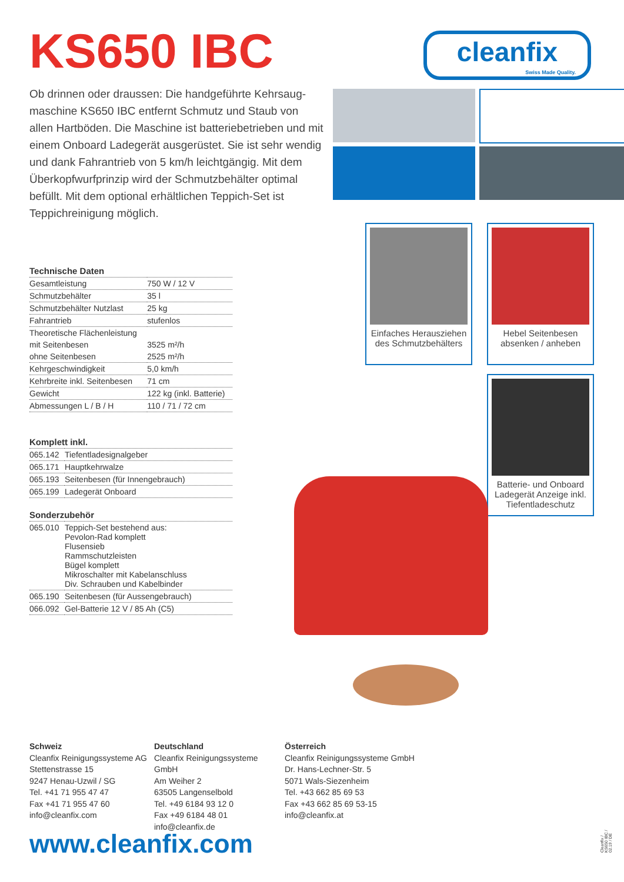KS650 IBC
cleanfix
Swiss Made Quality.
Ob drinnen oder draussen: Die handgeführte Kehrsaug­maschine KS650 IBC entfernt Schmutz und Staub von allen Hartböden. Die Maschine ist batteriebetrieben und mit einem Onboard Ladegerät ausgerüstet. Sie ist sehr wendig und dank Fahrantrieb von 5 km/h leichtgängig. Mit dem Überkopfwurfprinzip wird der Schmutzbehälter optimal befüllt. Mit dem optional erhältlichen Teppich-Set ist Teppichreinigung möglich.
| Technische Daten | |
| --- | --- |
| Gesamtleistung | 750 W / 12 V |
| Schmutzbehälter | 35 l |
| Schmutzbehälter Nutzlast | 25 kg |
| Fahrantrieb | stufenlos |
| Theoretische Flächenleistung | |
| mit Seitenbesen | 3525 m²/h |
| ohne Seitenbesen | 2525 m²/h |
| Kehrgeschwindigkeit | 5,0 km/h |
| Kehrbreite inkl. Seitenbesen | 71 cm |
| Gewicht | 122 kg (inkl. Batterie) |
| Abmessungen L / B / H | 110 / 71 / 72 cm |
| Komplett inkl. | |
| --- | --- |
| 065.142 | Tiefentladesignalgeber |
| 065.171 | Hauptkehrwalze |
| 065.193 | Seitenbesen (für Innengebrauch) |
| 065.199 | Ladegerät Onboard |
| Sonderzubehör | |
| --- | --- |
| 065.010 | Teppich-Set bestehend aus: Pevolon-Rad komplett Flusensieb Rammschutzleisten Bügel komplett Mikroschalter mit Kabelanschluss Div. Schrauben und Kabelbinder |
| 065.190 | Seitenbesen (für Aussengebrauch) |
| 066.092 | Gel-Batterie 12 V / 85 Ah (C5) |
Einfaches Herausziehen des Schmutzbehälters
Hebel Seitenbesen absenken / anheben
Batterie- und Onboard Ladegerät Anzeige inkl. Tiefentladeschutz
Schweiz
Cleanfix Reinigungssysteme AG
Stettenstrasse 15
9247 Henau-Uzwil / SG
Tel. +41 71 955 47 47
Fax +41 71 955 47 60
info@cleanfix.com
Deutschland
Cleanfix Reinigungssysteme GmbH
Am Weiher 2
63505 Langenselbold
Tel. +49 6184 93 12 0
Fax +49 6184 48 01
info@cleanfix.de
Österreich
Cleanfix Reinigungssysteme GmbH
Dr. Hans-Lechner-Str. 5
5071 Wals-Siezenheim
Tel. +43 662 85 69 53
Fax +43 662 85 69 53-15
info@cleanfix.at
www.cleanfix.com
Cleanfix / KS650 IBC / 02.19 / DE